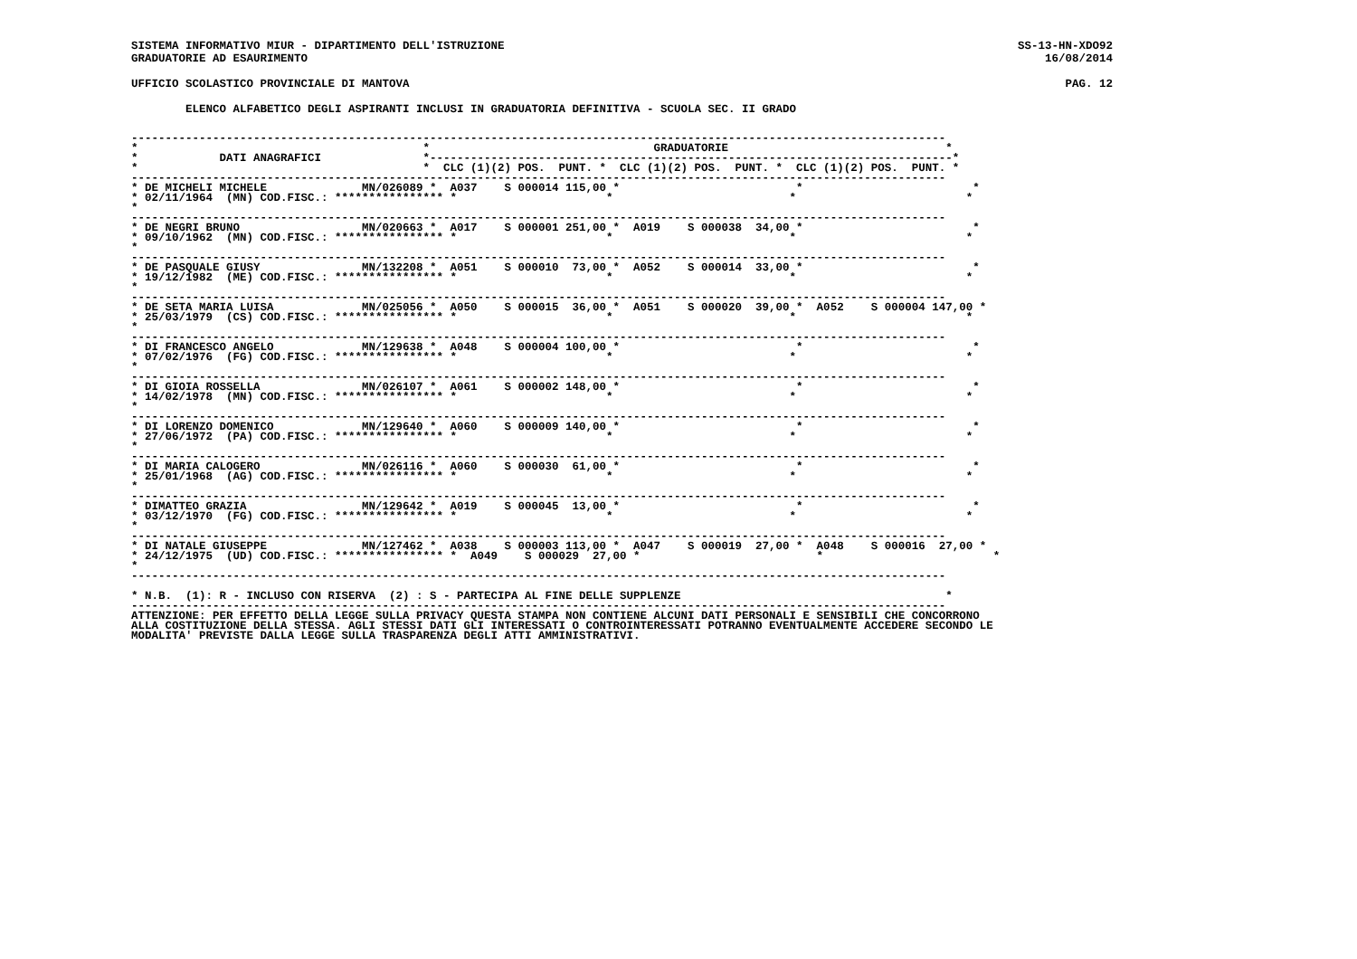SISTEMA INFORMATIVO MIUR - DIPARTIMENTO DELL'ISTRUZIONE SS-13-HN-XDO92
GRADUATORIE AD ESAURIMENTO 16/08/2014
UFFICIO SCOLASTICO PROVINCIALE DI MANTOVA PAG. 12
ELENCO ALFABETICO DEGLI ASPIRANTI INCLUSI IN GRADUATORIA DEFINITIVA - SCUOLA SEC. II GRADO
------------------------------------------------------------------------------------------------------------------------
*                                          *                                 GRADUATORIE                                *
*            DATI ANAGRAFICI               *-----------------------------------------------------------------------------*
*                                          *  CLC (1)(2) POS.  PUNT. *  CLC (1)(2) POS.  PUNT. *  CLC (1)(2) POS.  PUNT. *
------------------------------------------------------------------------------------------------------------------------
* DE MICHELI MICHELE              MN/026089 *  A037    S 000014 115,00 *                          *                         *
* 02/11/1964  (MN) COD.FISC.: **************** *                      *                          *                         *
*
------------------------------------------------------------------------------------------------------------------------
* DE NEGRI BRUNO                  MN/020663 *  A017    S 000001 251,00 *  A019    S 000038  34,00 *                         *
* 09/10/1962  (MN) COD.FISC.: **************** *                      *                          *                         *
*
------------------------------------------------------------------------------------------------------------------------
* DE PASQUALE GIUSY               MN/132208 *  A051    S 000010  73,00 *  A052    S 000014  33,00 *                         *
* 19/12/1982  (ME) COD.FISC.: **************** *                      *                          *                         *
*
------------------------------------------------------------------------------------------------------------------------
* DE SETA MARIA LUISA             MN/025056 *  A050    S 000015  36,00 *  A051    S 000020  39,00 *  A052    S 000004 147,00 *
* 25/03/1979  (CS) COD.FISC.: **************** *                      *                          *                         *
*
------------------------------------------------------------------------------------------------------------------------
* DI FRANCESCO ANGELO             MN/129638 *  A048    S 000004 100,00 *                          *                         *
* 07/02/1976  (FG) COD.FISC.: **************** *                      *                          *                         *
*
------------------------------------------------------------------------------------------------------------------------
* DI GIOIA ROSSELLA               MN/026107 *  A061    S 000002 148,00 *                          *                         *
* 14/02/1978  (MN) COD.FISC.: **************** *                      *                          *                         *
*
------------------------------------------------------------------------------------------------------------------------
* DI LORENZO DOMENICO             MN/129640 *  A060    S 000009 140,00 *                          *                         *
* 27/06/1972  (PA) COD.FISC.: **************** *                      *                          *                         *
*
------------------------------------------------------------------------------------------------------------------------
* DI MARIA CALOGERO               MN/026116 *  A060    S 000030  61,00 *                          *                         *
* 25/01/1968  (AG) COD.FISC.: **************** *                      *                          *                         *
*
------------------------------------------------------------------------------------------------------------------------
* DIMATTEO GRAZIA                 MN/129642 *  A019    S 000045  13,00 *                          *                         *
* 03/12/1970  (FG) COD.FISC.: **************** *                      *                          *                         *
*
------------------------------------------------------------------------------------------------------------------------
* DI NATALE GIUSEPPE              MN/127462 *  A038    S 000003 113,00 *  A047    S 000019  27,00 *  A048    S 000016  27,00 *
* 24/12/1975  (UD) COD.FISC.: **************** *  A049    S 000029  27,00 *                          *                         *
*
------------------------------------------------------------------------------------------------------------------------

* N.B.  (1): R - INCLUSO CON RISERVA  (2) : S - PARTECIPA AL FINE DELLE SUPPLENZE                                       *
------------------------------------------------------------------------------------------------------------------------
ATTENZIONE: PER EFFETTO DELLA LEGGE SULLA PRIVACY QUESTA STAMPA NON CONTIENE ALCUNI DATI PERSONALI E SENSIBILI CHE CONCORRONO
ALLA COSTITUZIONE DELLA STESSA. AGLI STESSI DATI GLI INTERESSATI O CONTROINTERESSATI POTRANNO EVENTUALMENTE ACCEDERE SECONDO LE
MODALITA' PREVISTE DALLA LEGGE SULLA TRASPARENZA DEGLI ATTI AMMINISTRATIVI.